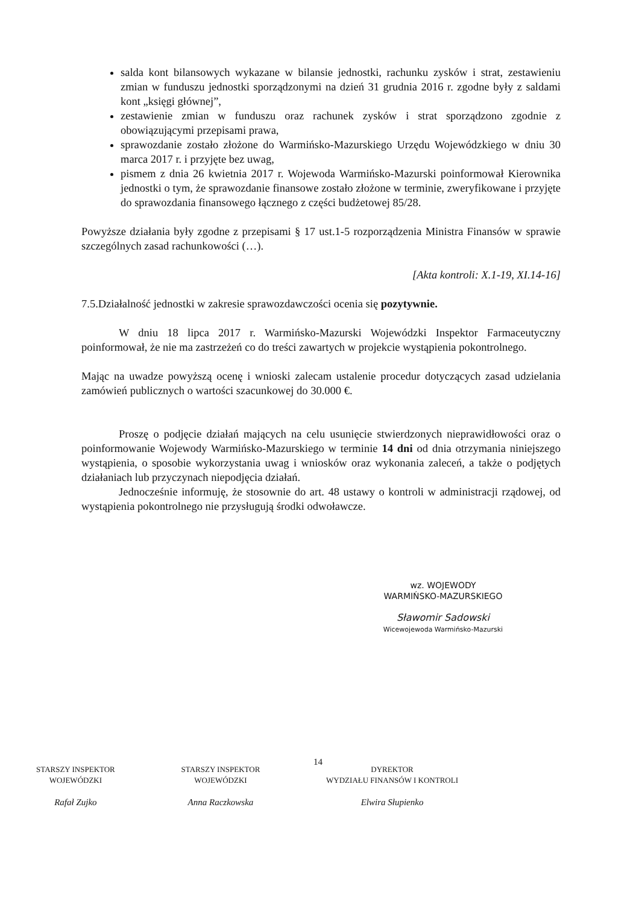salda kont bilansowych wykazane w bilansie jednostki, rachunku zysków i strat, zestawieniu zmian w funduszu jednostki sporządzonymi na dzień 31 grudnia 2016 r. zgodne były z saldami kont „księgi głównej”,
zestawienie zmian w funduszu oraz rachunek zysków i strat sporządzono zgodnie z obowiązującymi przepisami prawa,
sprawozdanie zostało złożone do Warmińsko-Mazurskiego Urzędu Wojewódzkiego w dniu 30 marca 2017 r. i przyjęte bez uwag,
pismem z dnia 26 kwietnia 2017 r. Wojewoda Warmińsko-Mazurski poinformował Kierownika jednostki o tym, że sprawozdanie finansowe zostało złożone w terminie, zweryfikowane i przyjęte do sprawozdania finansowego łącznego z części budżetowej 85/28.
Powyższe działania były zgodne z przepisami § 17 ust.1-5 rozporządzenia Ministra Finansów w sprawie szczególnych zasad rachunkowości (…).
[Akta kontroli: X.1-19, XI.14-16]
7.5.Działalność jednostki w zakresie sprawozdawczości ocenia się pozytywnie.
W dniu 18 lipca 2017 r. Warmińsko-Mazurski Wojewódzki Inspektor Farmaceutyczny poinformował, że nie ma zastrzeżeń co do treści zawartych w projekcie wystąpienia pokontrolnego.
Mając na uwadze powyższą ocenę i wnioski zalecam ustalenie procedur dotyczących zasad udzielania zamówień publicznych o wartości szacunkowej do 30.000 €.
Proszę o podjęcie działań mających na celu usunięcie stwierdzonych nieprawidłowości oraz o poinformowanie Wojewody Warmińsko-Mazurskiego w terminie 14 dni od dnia otrzymania niniejszego wystąpienia, o sposobie wykorzystania uwag i wniosków oraz wykonania zaleceń, a także o podjętych działaniach lub przyczynach niepodjęcia działań.
Jednocześnie informuję, że stosownie do art. 48 ustawy o kontroli w administracji rządowej, od wystąpienia pokontrolnego nie przysługują środki odwoławcze.
wz. WOJEWODY
WARMIŃSKO-MAZURSKIEGO
Sławomir Sadowski
Wicewojewoda Warmińsko-Mazurski
14
STARSZY INSPEKTOR
WOJEWÓDZKI
Rafał Zujko
STARSZY INSPEKTOR
WOJEWÓDZKI
Anna Raczkowska
DYREKTOR
WYDZIAŁU FINANSÓW I KONTROLI
Elwira Słupienko